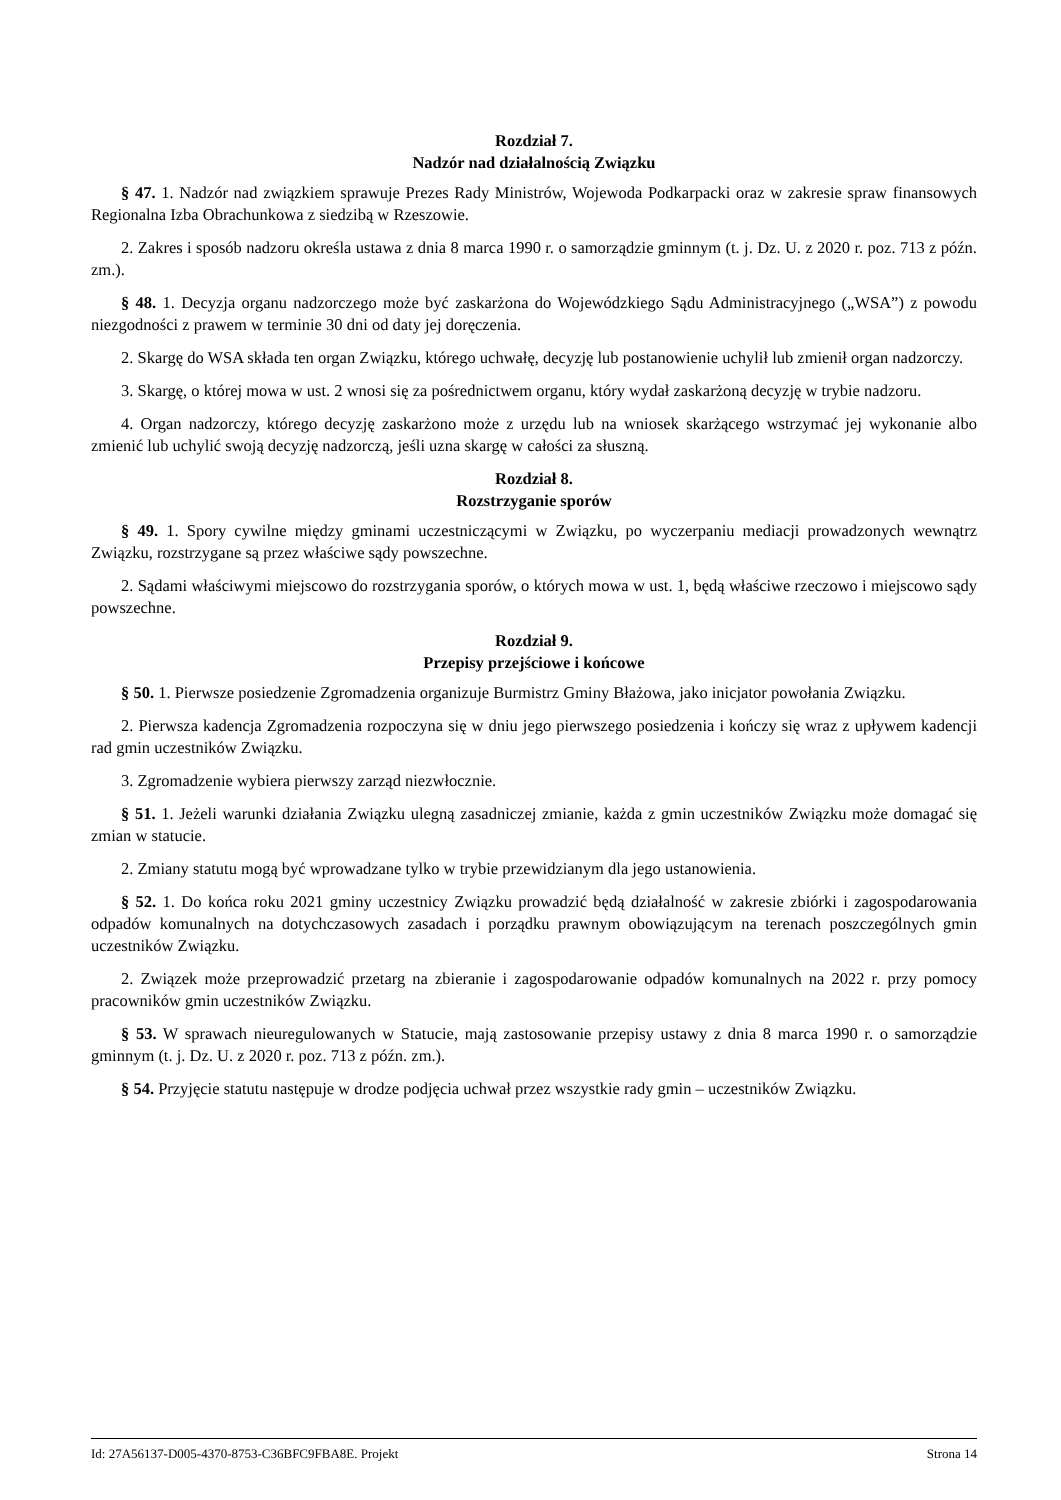Rozdział 7.
Nadzór nad działalnością Związku
§ 47. 1. Nadzór nad związkiem sprawuje Prezes Rady Ministrów, Wojewoda Podkarpacki oraz w zakresie spraw finansowych Regionalna Izba Obrachunkowa z siedzibą w Rzeszowie.
2. Zakres i sposób nadzoru określa ustawa z dnia 8 marca 1990 r. o samorządzie gminnym (t. j. Dz. U. z 2020 r. poz. 713 z późn. zm.).
§ 48. 1. Decyzja organu nadzorczego może być zaskarżona do Wojewódzkiego Sądu Administracyjnego („WSA”) z powodu niezgodności z prawem w terminie 30 dni od daty jej doręczenia.
2. Skargę do WSA składa ten organ Związku, którego uchwałę, decyzję lub postanowienie uchylił lub zmienił organ nadzorczy.
3. Skargę, o której mowa w ust. 2 wnosi się za pośrednictwem organu, który wydał zaskarżoną decyzję w trybie nadzoru.
4. Organ nadzorczy, którego decyzję zaskarżono może z urzędu lub na wniosek skarżącego wstrzymać jej wykonanie albo zmienić lub uchylić swoją decyzję nadzorczą, jeśli uzna skargę w całości za słuszną.
Rozdział 8.
Rozstrzyganie sporów
§ 49. 1. Spory cywilne między gminami uczestniczącymi w Związku, po wyczerpaniu mediacji prowadzonych wewnątrz Związku, rozstrzygane są przez właściwe sądy powszechne.
2. Sądami właściwymi miejscowo do rozstrzygania sporów, o których mowa w ust. 1, będą właściwe rzeczowo i miejscowo sądy powszechne.
Rozdział 9.
Przepisy przejściowe i końcowe
§ 50. 1. Pierwsze posiedzenie Zgromadzenia organizuje Burmistrz Gminy Błażowa, jako inicjator powołania Związku.
2. Pierwsza kadencja Zgromadzenia rozpoczyna się w dniu jego pierwszego posiedzenia i kończy się wraz z upływem kadencji rad gmin uczestników Związku.
3. Zgromadzenie wybiera pierwszy zarząd niezwłocznie.
§ 51. 1. Jeżeli warunki działania Związku ulegną zasadniczej zmianie, każda z gmin uczestników Związku może domagać się zmian w statucie.
2. Zmiany statutu mogą być wprowadzane tylko w trybie przewidzianym dla jego ustanowienia.
§ 52. 1. Do końca roku 2021 gminy uczestnicy Związku prowadzić będą działalność w zakresie zbiórki i zagospodarowania odpadów komunalnych na dotychczasowych zasadach i porządku prawnym obowiązującym na terenach poszczególnych gmin uczestników Związku.
2. Związek może przeprowadzić przetarg na zbieranie i zagospodarowanie odpadów komunalnych na 2022 r. przy pomocy pracowników gmin uczestników Związku.
§ 53. W sprawach nieuregulowanych w Statucie, mają zastosowanie przepisy ustawy z dnia 8 marca 1990 r. o samorządzie gminnym (t. j. Dz. U. z 2020 r. poz. 713 z późn. zm.).
§ 54. Przyjęcie statutu następuje w drodze podjęcia uchwał przez wszystkie rady gmin – uczestników Związku.
Id: 27A56137-D005-4370-8753-C36BFC9FBA8E. Projekt Strona 14